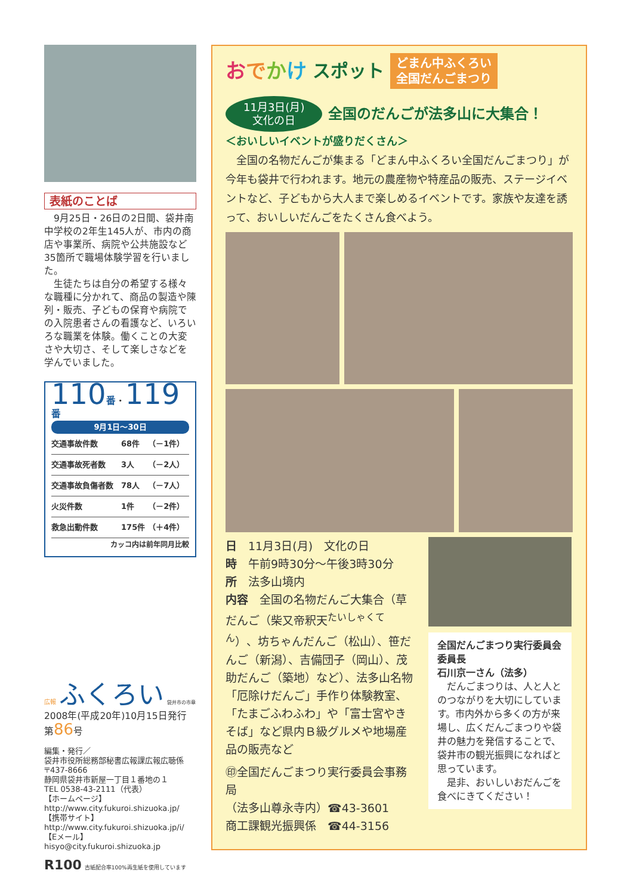表紙のことば
　9月25日・26日の2日間、袋井南中学校の2年生145人が、市内の商店や事業所、病院や公共施設など35箇所で職場体験学習を行いました。
　生徒たちは自分の希望する様々な職種に分かれて、商品の製造や陳列・販売、子どもの保育や病院での入院患者さんの看護など、いろいろな職業を体験。働くことの大変さや大切さ、そして楽しさなどを学んでいました。
110 番・119 番
9月1日～30日
| 交通事故件数 | 68件 | （－1件） |
| 交通事故死者数 | 3人 | （－2人） |
| 交通事故負傷者数 | 78人 | （－7人） |
| 火災件数 | 1件 | （－2件） |
| 救急出動件数 | 175件 | （＋4件） |
カッコ内は前年同月比較
広報 ふくろい 袋井市の市章
2008年(平成20年)10月15日発行 第86号
編集・発行／
袋井市役所総務部秘書広報課広報広聴係
〒437-8666
静岡県袋井市新屋一丁目１番地の１
TEL 0538-43-2111（代表）
【ホームページ】
http://www.city.fukuroi.shizuoka.jp/
【携帯サイト】
http://www.city.fukuroi.shizuoka.jp/i/
【Eメール】
hisyo@city.fukuroi.shizuoka.jp
R100 古紙配合率100%再生紙を使用しています
おでかけ スポット
どまん中ふくろい
全国だんごまつり
11月3日(月)
文化の日
全国のだんごが法多山に大集合！
＜おいしいイベントが盛りだくさん＞
　全国の名物だんごが集まる「どまん中ふくろい全国だんごまつり」が今年も袋井で行われます。地元の農産物や特産品の販売、ステージイベントなど、子どもから大人まで楽しめるイベントです。家族や友達を誘って、おいしいだんごをたくさん食べよう。
日　11月3日(月)　文化の日
時　午前9時30分～午後3時30分
所　法多山境内
内容　全国の名物だんご大集合（草だんご（柴又帝釈天<sup>たいしゃくてん</sup>）、坊ちゃんだんご（松山）、笹だんご（新潟）、吉備団子（岡山）、茂助だんご（築地）など）、法多山名物「厄除けだんご」手作り体験教室、「たまごふわふわ」や「富士宮やきそば」など県内Ｂ級グルメや地場産品の販売など
㊞全国だんごまつり実行委員会事務局
（法多山尊永寺内）☎43-3601
商工課観光振興係　☎44-3156
全国だんごまつり実行委員会委員長
石川京一さん（法多）
　だんごまつりは、人と人とのつながりを大切にしています。市内外から多くの方が来場し、広くだんごまつりや袋井の魅力を発信することで、袋井市の観光振興になればと思っています。
　是非、おいしいおだんごを食べにきてください！